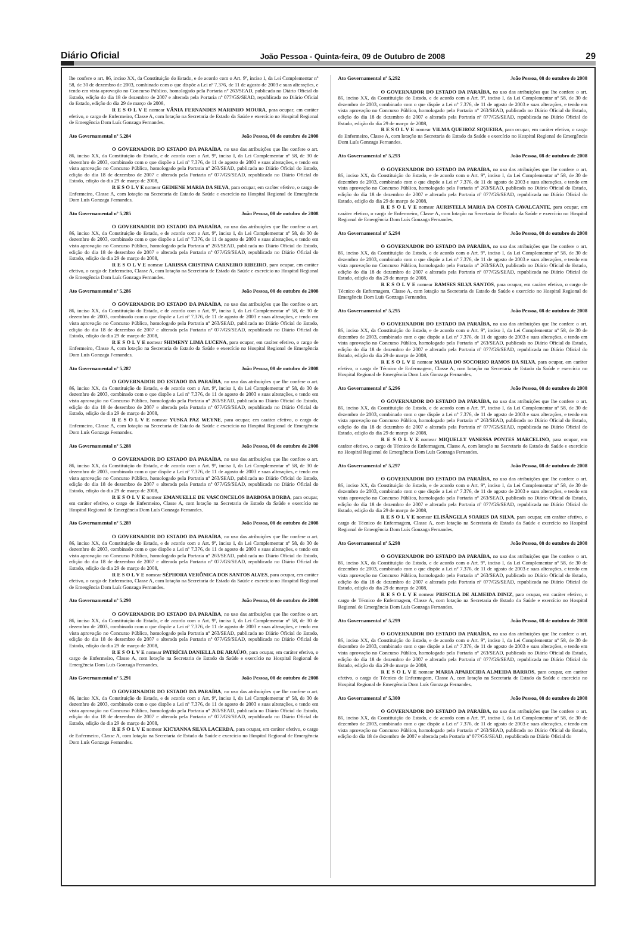Diário Oficial João Pessoa - Quinta-feira, 09 de Outubro de 2008 29
lhe confere o art. 86, inciso XX, da Constituição do Estado, e de acordo com o Art. 9º, inciso I, da Lei Complementar nº 58, de 30 de dezembro de 2003, combinado com o que dispõe a Lei nº 7.376, de 11 de agosto de 2003 e suas alterações, e tendo em vista aprovação no Concurso Público, homologado pela Portaria nº 263/SEAD, publicada no Diário Oficial do Estado, edição do dia 18 de dezembro de 2007 e alterada pela Portaria nº 077/GS/SEAD, republicada no Diário Oficial do Estado, edição do dia 29 de março de 2008,
R E S O L V E nomear VÂNIA FERNANDES MARINHO MOURA, para ocupar, em caráter efetivo, o cargo de Enfermeiro, Classe A, com lotação na Secretaria de Estado da Saúde e exercício no Hospital Regional de Emergência Dom Luís Gonzaga Fernandes.
Ato Governamental nº 5.284 João Pessoa, 08 de outubro de 2008
O GOVERNADOR DO ESTADO DA PARAÍBA, no uso das atribuições que lhe confere o art. 86, inciso XX, da Constituição do Estado, e de acordo com o Art. 9º, inciso I, da Lei Complementar nº 58, de 30 de dezembro de 2003, combinado com o que dispõe a Lei nº 7.376, de 11 de agosto de 2003 e suas alterações, e tendo em vista aprovação no Concurso Público, homologado pela Portaria nº 263/SEAD, publicada no Diário Oficial do Estado, edição do dia 18 de dezembro de 2007 e alterada pela Portaria nº 077/GS/SEAD, republicada no Diário Oficial do Estado, edição do dia 29 de março de 2008,
R E S O L V E nomear GEDIENE MARIA DA SILVA, para ocupar, em caráter efetivo, o cargo de Enfermeiro, Classe A, com lotação na Secretaria de Estado da Saúde e exercício no Hospital Regional de Emergência Dom Luís Gonzaga Fernandes.
Ato Governamental nº 5.285 João Pessoa, 08 de outubro de 2008
O GOVERNADOR DO ESTADO DA PARAÍBA, no uso das atribuições que lhe confere o art. 86, inciso XX, da Constituição do Estado, e de acordo com o Art. 9º, inciso I, da Lei Complementar nº 58, de 30 de dezembro de 2003, combinado com o que dispõe a Lei nº 7.376, de 11 de agosto de 2003 e suas alterações, e tendo em vista aprovação no Concurso Público, homologado pela Portaria nº 263/SEAD, publicada no Diário Oficial do Estado, edição do dia 18 de dezembro de 2007 e alterada pela Portaria nº 077/GS/SEAD, republicada no Diário Oficial do Estado, edição do dia 29 de março de 2008,
R E S O L V E nomear LARISSA CRISTINA CARNEIRO RIBEIRO, para ocupar, em caráter efetivo, o cargo de Enfermeiro, Classe A, com lotação na Secretaria de Estado da Saúde e exercício no Hospital Regional de Emergência Dom Luís Gonzaga Fernandes.
Ato Governamental nº 5.286 João Pessoa, 08 de outubro de 2008
O GOVERNADOR DO ESTADO DA PARAÍBA, no uso das atribuições que lhe confere o art. 86, inciso XX, da Constituição do Estado, e de acordo com o Art. 9º, inciso I, da Lei Complementar nº 58, de 30 de dezembro de 2003, combinado com o que dispõe a Lei nº 7.376, de 11 de agosto de 2003 e suas alterações, e tendo em vista aprovação no Concurso Público, homologado pela Portaria nº 263/SEAD, publicada no Diário Oficial do Estado, edição do dia 18 de dezembro de 2007 e alterada pela Portaria nº 077/GS/SEAD, republicada no Diário Oficial do Estado, edição do dia 29 de março de 2008,
R E S O L V E nomear SHIMENY LIMA LUCENA, para ocupar, em caráter efetivo, o cargo de Enfermeiro, Classe A, com lotação na Secretaria de Estado da Saúde e exercício no Hospital Regional de Emergência Dom Luís Gonzaga Fernandes.
Ato Governamental nº 5.287 João Pessoa, 08 de outubro de 2008
O GOVERNADOR DO ESTADO DA PARAÍBA, no uso das atribuições que lhe confere o art. 86, inciso XX, da Constituição do Estado, e de acordo com o Art. 9º, inciso I, da Lei Complementar nº 58, de 30 de dezembro de 2003, combinado com o que dispõe a Lei nº 7.376, de 11 de agosto de 2003 e suas alterações, e tendo em vista aprovação no Concurso Público, homologado pela Portaria nº 263/SEAD, publicada no Diário Oficial do Estado, edição do dia 18 de dezembro de 2007 e alterada pela Portaria nº 077/GS/SEAD, republicada no Diário Oficial do Estado, edição do dia 29 de março de 2008,
R E S O L V E nomear YUSKA PAZ WEYNE, para ocupar, em caráter efetivo, o cargo de Enfermeiro, Classe A, com lotação na Secretaria de Estado da Saúde e exercício no Hospital Regional de Emergência Dom Luís Gonzaga Fernandes.
Ato Governamental nº 5.288 João Pessoa, 08 de outubro de 2008
O GOVERNADOR DO ESTADO DA PARAÍBA, no uso das atribuições que lhe confere o art. 86, inciso XX, da Constituição do Estado, e de acordo com o Art. 9º, inciso I, da Lei Complementar nº 58, de 30 de dezembro de 2003, combinado com o que dispõe a Lei nº 7.376, de 11 de agosto de 2003 e suas alterações, e tendo em vista aprovação no Concurso Público, homologado pela Portaria nº 263/SEAD, publicada no Diário Oficial do Estado, edição do dia 18 de dezembro de 2007 e alterada pela Portaria nº 077/GS/SEAD, republicada no Diário Oficial do Estado, edição do dia 29 de março de 2008,
R E S O L V E nomear EMANUELLE DE VASCONCELOS BARBOSA BORBA, para ocupar, em caráter efetivo, o cargo de Enfermeiro, Classe A, com lotação na Secretaria de Estado da Saúde e exercício no Hospital Regional de Emergência Dom Luís Gonzaga Fernandes.
Ato Governamental nº 5.289 João Pessoa, 08 de outubro de 2008
O GOVERNADOR DO ESTADO DA PARAÍBA, no uso das atribuições que lhe confere o art. 86, inciso XX, da Constituição do Estado, e de acordo com o Art. 9º, inciso I, da Lei Complementar nº 58, de 30 de dezembro de 2003, combinado com o que dispõe a Lei nº 7.376, de 11 de agosto de 2003 e suas alterações, e tendo em vista aprovação no Concurso Público, homologado pela Portaria nº 263/SEAD, publicada no Diário Oficial do Estado, edição do dia 18 de dezembro de 2007 e alterada pela Portaria nº 077/GS/SEAD, republicada no Diário Oficial do Estado, edição do dia 29 de março de 2008,
R E S O L V E nomear SÉPHORA VERÔNICA DOS SANTOS ALVES, para ocupar, em caráter efetivo, o cargo de Enfermeiro, Classe A, com lotação na Secretaria de Estado da Saúde e exercício no Hospital Regional de Emergência Dom Luís Gonzaga Fernandes.
Ato Governamental nº 5.290 João Pessoa, 08 de outubro de 2008
O GOVERNADOR DO ESTADO DA PARAÍBA, no uso das atribuições que lhe confere o art. 86, inciso XX, da Constituição do Estado, e de acordo com o Art. 9º, inciso I, da Lei Complementar nº 58, de 30 de dezembro de 2003, combinado com o que dispõe a Lei nº 7.376, de 11 de agosto de 2003 e suas alterações, e tendo em vista aprovação no Concurso Público, homologado pela Portaria nº 263/SEAD, publicada no Diário Oficial do Estado, edição do dia 18 de dezembro de 2007 e alterada pela Portaria nº 077/GS/SEAD, republicada no Diário Oficial do Estado, edição do dia 29 de março de 2008,
R E S O L V E nomear PATRÍCIA DANIELLA DE ARAÚJO, para ocupar, em caráter efetivo, o cargo de Enfermeiro, Classe A, com lotação na Secretaria de Estado da Saúde e exercício no Hospital Regional de Emergência Dom Luís Gonzaga Fernandes.
Ato Governamental nº 5.291 João Pessoa, 08 de outubro de 2008
O GOVERNADOR DO ESTADO DA PARAÍBA, no uso das atribuições que lhe confere o art. 86, inciso XX, da Constituição do Estado, e de acordo com o Art. 9º, inciso I, da Lei Complementar nº 58, de 30 de dezembro de 2003, combinado com o que dispõe a Lei nº 7.376, de 11 de agosto de 2003 e suas alterações, e tendo em vista aprovação no Concurso Público, homologado pela Portaria nº 263/SEAD, publicada no Diário Oficial do Estado, edição do dia 18 de dezembro de 2007 e alterada pela Portaria nº 077/GS/SEAD, republicada no Diário Oficial do Estado, edição do dia 29 de março de 2008,
R E S O L V E nomear KICYANNA SILVA LACERDA, para ocupar, em caráter efetivo, o cargo de Enfermeiro, Classe A, com lotação na Secretaria de Estado da Saúde e exercício no Hospital Regional de Emergência Dom Luís Gonzaga Fernandes.
Ato Governamental nº 5.292 João Pessoa, 08 de outubro de 2008
O GOVERNADOR DO ESTADO DA PARAÍBA, no uso das atribuições que lhe confere o art. 86, inciso XX, da Constituição do Estado, e de acordo com o Art. 9º, inciso I, da Lei Complementar nº 58, de 30 de dezembro de 2003, combinado com o que dispõe a Lei nº 7.376, de 11 de agosto de 2003 e suas alterações, e tendo em vista aprovação no Concurso Público, homologado pela Portaria nº 263/SEAD, publicada no Diário Oficial do Estado, edição do dia 18 de dezembro de 2007 e alterada pela Portaria nº 077/GS/SEAD, republicada no Diário Oficial do Estado, edição do dia 29 de março de 2008,
R E S O L V E nomear VILMA QUEIROZ SIQUEIRA, para ocupar, em caráter efetivo, o cargo de Enfermeiro, Classe A, com lotação na Secretaria de Estado da Saúde e exercício no Hospital Regional de Emergência Dom Luís Gonzaga Fernandes.
Ato Governamental nº 5.293 João Pessoa, 08 de outubro de 2008
O GOVERNADOR DO ESTADO DA PARAÍBA, no uso das atribuições que lhe confere o art. 86, inciso XX, da Constituição do Estado, e de acordo com o Art. 9º, inciso I, da Lei Complementar nº 58, de 30 de dezembro de 2003, combinado com o que dispõe a Lei nº 7.376, de 11 de agosto de 2003 e suas alterações, e tendo em vista aprovação no Concurso Público, homologado pela Portaria nº 263/SEAD, publicada no Diário Oficial do Estado, edição do dia 18 de dezembro de 2007 e alterada pela Portaria nº 077/GS/SEAD, republicada no Diário Oficial do Estado, edição do dia 29 de março de 2008,
R E S O L V E nomear AURISTELA MARIA DA COSTA CAVALCANTE, para ocupar, em caráter efetivo, o cargo de Enfermeiro, Classe A, com lotação na Secretaria de Estado da Saúde e exercício no Hospital Regional de Emergência Dom Luís Gonzaga Fernandes.
Ato Governamental nº 5.294 João Pessoa, 08 de outubro de 2008
O GOVERNADOR DO ESTADO DA PARAÍBA, no uso das atribuições que lhe confere o art. 86, inciso XX, da Constituição do Estado, e de acordo com o Art. 9º, inciso I, da Lei Complementar nº 58, de 30 de dezembro de 2003, combinado com o que dispõe a Lei nº 7.376, de 11 de agosto de 2003 e suas alterações, e tendo em vista aprovação no Concurso Público, homologado pela Portaria nº 263/SEAD, publicada no Diário Oficial do Estado, edição do dia 18 de dezembro de 2007 e alterada pela Portaria nº 077/GS/SEAD, republicada no Diário Oficial do Estado, edição do dia 29 de março de 2008,
R E S O L V E nomear RAMSES SILVA SANTOS, para ocupar, em caráter efetivo, o cargo de Técnico de Enfermagem, Classe A, com lotação na Secretaria de Estado da Saúde e exercício no Hospital Regional de Emergência Dom Luís Gonzaga Fernandes.
Ato Governamental nº 5.295 João Pessoa, 08 de outubro de 2008
O GOVERNADOR DO ESTADO DA PARAÍBA, no uso das atribuições que lhe confere o art. 86, inciso XX, da Constituição do Estado, e de acordo com o Art. 9º, inciso I, da Lei Complementar nº 58, de 30 de dezembro de 2003, combinado com o que dispõe a Lei nº 7.376, de 11 de agosto de 2003 e suas alterações, e tendo em vista aprovação no Concurso Público, homologado pela Portaria nº 263/SEAD, publicada no Diário Oficial do Estado, edição do dia 18 de dezembro de 2007 e alterada pela Portaria nº 077/GS/SEAD, republicada no Diário Oficial do Estado, edição do dia 29 de março de 2008,
R E S O L V E nomear MARIA DO SOCORRO RAMOS DA SILVA, para ocupar, em caráter efetivo, o cargo de Técnico de Enfermagem, Classe A, com lotação na Secretaria de Estado da Saúde e exercício no Hospital Regional de Emergência Dom Luís Gonzaga Fernandes.
Ato Governamental nº 5.296 João Pessoa, 08 de outubro de 2008
O GOVERNADOR DO ESTADO DA PARAÍBA, no uso das atribuições que lhe confere o art. 86, inciso XX, da Constituição do Estado, e de acordo com o Art. 9º, inciso I, da Lei Complementar nº 58, de 30 de dezembro de 2003, combinado com o que dispõe a Lei nº 7.376, de 11 de agosto de 2003 e suas alterações, e tendo em vista aprovação no Concurso Público, homologado pela Portaria nº 263/SEAD, publicada no Diário Oficial do Estado, edição do dia 18 de dezembro de 2007 e alterada pela Portaria nº 077/GS/SEAD, republicada no Diário Oficial do Estado, edição do dia 29 de março de 2008,
R E S O L V E nomear MIQUELLY VANESSA PONTES MARCELINO, para ocupar, em caráter efetivo, o cargo de Técnico de Enfermagem, Classe A, com lotação na Secretaria de Estado da Saúde e exercício no Hospital Regional de Emergência Dom Luís Gonzaga Fernandes.
Ato Governamental nº 5.297 João Pessoa, 08 de outubro de 2008
O GOVERNADOR DO ESTADO DA PARAÍBA, no uso das atribuições que lhe confere o art. 86, inciso XX, da Constituição do Estado, e de acordo com o Art. 9º, inciso I, da Lei Complementar nº 58, de 30 de dezembro de 2003, combinado com o que dispõe a Lei nº 7.376, de 11 de agosto de 2003 e suas alterações, e tendo em vista aprovação no Concurso Público, homologado pela Portaria nº 263/SEAD, publicada no Diário Oficial do Estado, edição do dia 18 de dezembro de 2007 e alterada pela Portaria nº 077/GS/SEAD, republicada no Diário Oficial do Estado, edição do dia 29 de março de 2008,
R E S O L V E nomear ELISÂNGELA SOARES DA SILVA, para ocupar, em caráter efetivo, o cargo de Técnico de Enfermagem, Classe A, com lotação na Secretaria de Estado da Saúde e exercício no Hospital Regional de Emergência Dom Luís Gonzaga Fernandes.
Ato Governamental nº 5.298 João Pessoa, 08 de outubro de 2008
O GOVERNADOR DO ESTADO DA PARAÍBA, no uso das atribuições que lhe confere o art. 86, inciso XX, da Constituição do Estado, e de acordo com o Art. 9º, inciso I, da Lei Complementar nº 58, de 30 de dezembro de 2003, combinado com o que dispõe a Lei nº 7.376, de 11 de agosto de 2003 e suas alterações, e tendo em vista aprovação no Concurso Público, homologado pela Portaria nº 263/SEAD, publicada no Diário Oficial do Estado, edição do dia 18 de dezembro de 2007 e alterada pela Portaria nº 077/GS/SEAD, republicada no Diário Oficial do Estado, edição do dia 29 de março de 2008,
R E S O L V E nomear PRISCILA DE ALMEIDA DINIZ, para ocupar, em caráter efetivo, o cargo de Técnico de Enfermagem, Classe A, com lotação na Secretaria de Estado da Saúde e exercício no Hospital Regional de Emergência Dom Luís Gonzaga Fernandes.
Ato Governamental nº 5.299 João Pessoa, 08 de outubro de 2008
O GOVERNADOR DO ESTADO DA PARAÍBA, no uso das atribuições que lhe confere o art. 86, inciso XX, da Constituição do Estado, e de acordo com o Art. 9º, inciso I, da Lei Complementar nº 58, de 30 de dezembro de 2003, combinado com o que dispõe a Lei nº 7.376, de 11 de agosto de 2003 e suas alterações, e tendo em vista aprovação no Concurso Público, homologado pela Portaria nº 263/SEAD, publicada no Diário Oficial do Estado, edição do dia 18 de dezembro de 2007 e alterada pela Portaria nº 077/GS/SEAD, republicada no Diário Oficial do Estado, edição do dia 29 de março de 2008,
R E S O L V E nomear MARIA APARECIDA ALMEIDA BARROS, para ocupar, em caráter efetivo, o cargo de Técnico de Enfermagem, Classe A, com lotação na Secretaria de Estado da Saúde e exercício no Hospital Regional de Emergência Dom Luís Gonzaga Fernandes.
Ato Governamental nº 5.300 João Pessoa, 08 de outubro de 2008
O GOVERNADOR DO ESTADO DA PARAÍBA, no uso das atribuições que lhe confere o art. 86, inciso XX, da Constituição do Estado, e de acordo com o Art. 9º, inciso I, da Lei Complementar nº 58, de 30 de dezembro de 2003, combinado com o que dispõe a Lei nº 7.376, de 11 de agosto de 2003 e suas alterações, e tendo em vista aprovação no Concurso Público, homologado pela Portaria nº 263/SEAD, publicada no Diário Oficial do Estado, edição do dia 18 de dezembro de 2007 e alterada pela Portaria nº 077/GS/SEAD, republicada no Diário Oficial do